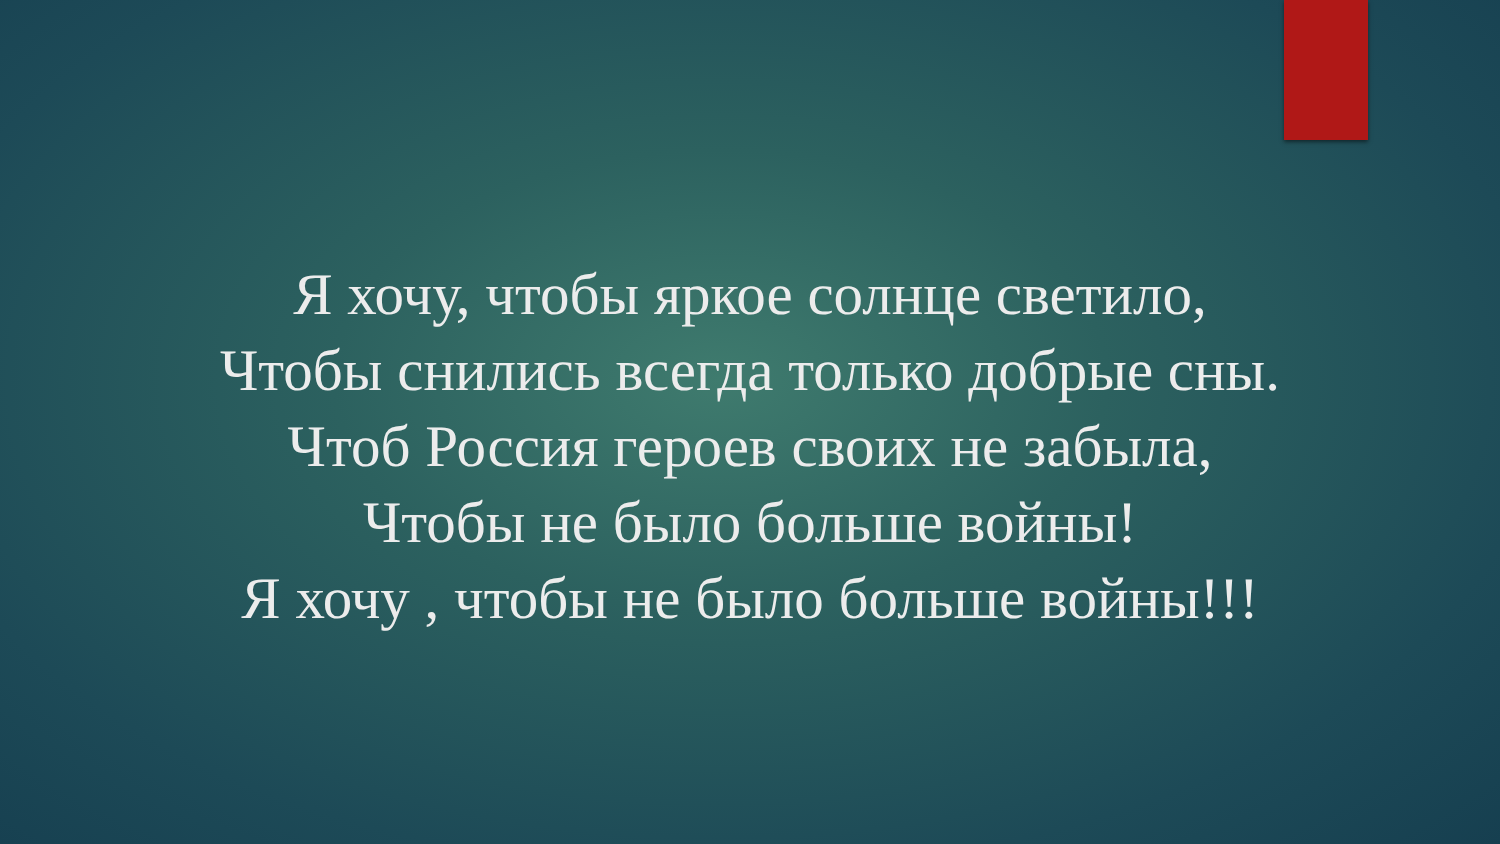Я хочу, чтобы яркое солнце светило,
Чтобы снились всегда только добрые сны.
Чтоб Россия героев своих не забыла,
Чтобы не было больше войны!
Я хочу , чтобы не было больше войны!!!